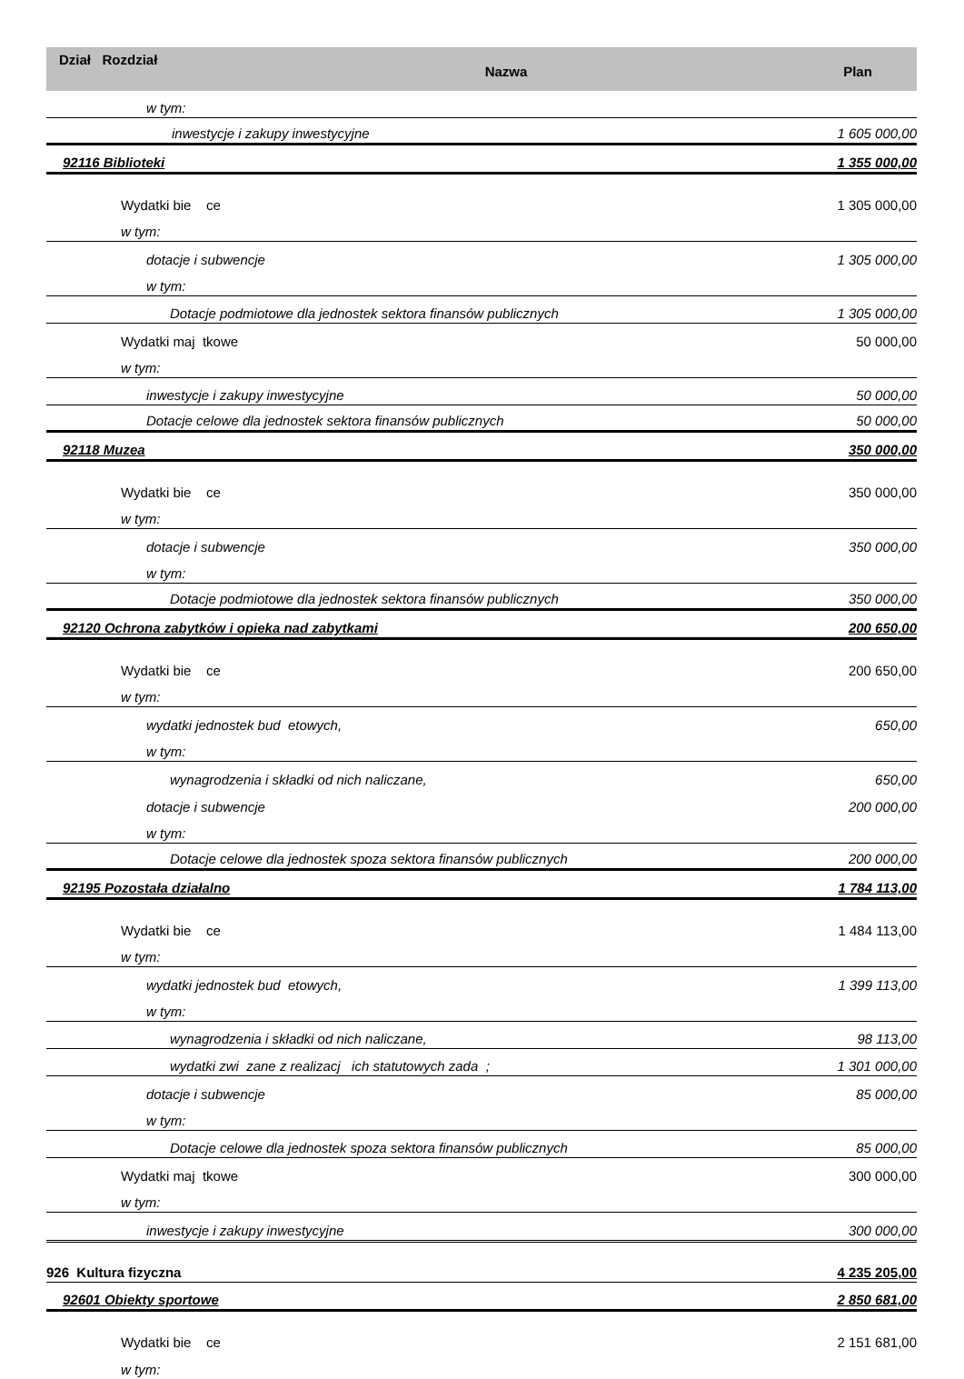Dział Rozdział
Nazwa Plan
w tym:
inwestycje i zakupy inwestycyjne 1 605 000,00
92116 Biblioteki 1 355 000,00
Wydatki bie ce 1 305 000,00
w tym:
dotacje i subwencje 1 305 000,00
w tym:
Dotacje podmiotowe dla jednostek sektora finansów publicznych 1 305 000,00
Wydatki maj tkowe 50 000,00
w tym:
inwestycje i zakupy inwestycyjne 50 000,00
Dotacje celowe dla jednostek sektora finansów publicznych 50 000,00
92118 Muzea 350 000,00
Wydatki bie ce 350 000,00
w tym:
dotacje i subwencje 350 000,00
w tym:
Dotacje podmiotowe dla jednostek sektora finansów publicznych 350 000,00
92120 Ochrona zabytków i opieka nad zabytkami 200 650,00
Wydatki bie ce 200 650,00
w tym:
wydatki jednostek bud etowych, 650,00
w tym:
wynagrodzenia i składki od nich naliczane, 650,00
dotacje i subwencje 200 000,00
w tym:
Dotacje celowe dla jednostek spoza sektora finansów publicznych 200 000,00
92195 Pozostała działalno 1 784 113,00
Wydatki bie ce 1 484 113,00
w tym:
wydatki jednostek bud etowych, 1 399 113,00
w tym:
wynagrodzenia i składki od nich naliczane, 98 113,00
wydatki zwi zane z realizacj ich statutowych zada ; 1 301 000,00
dotacje i subwencje 85 000,00
w tym:
Dotacje celowe dla jednostek spoza sektora finansów publicznych 85 000,00
Wydatki maj tkowe 300 000,00
w tym:
inwestycje i zakupy inwestycyjne 300 000,00
926 Kultura fizyczna 4 235 205,00
92601 Obiekty sportowe 2 850 681,00
Wydatki bie ce 2 151 681,00
w tym: